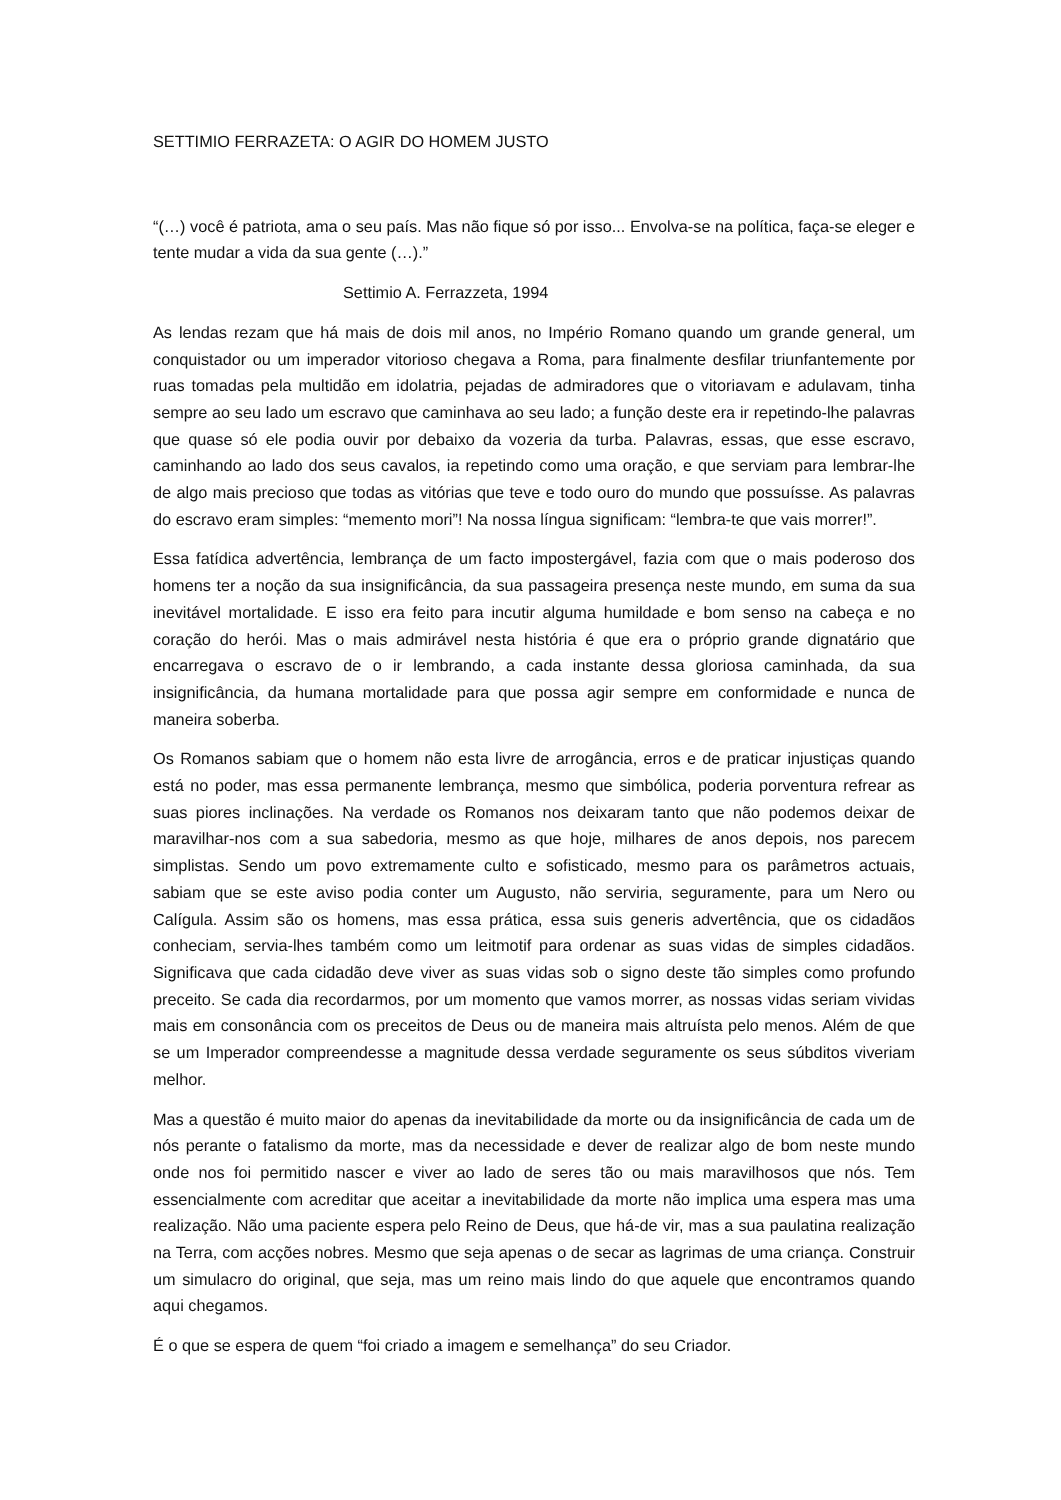SETTIMIO FERRAZETA: O AGIR DO HOMEM JUSTO
“(…) você é patriota, ama o seu país. Mas não fique só por isso... Envolva-se na política, faça-se eleger e tente mudar a vida da sua gente (…).”
Settimio A. Ferrazzeta, 1994
As lendas rezam que há mais de dois mil anos, no Império Romano quando um grande general, um conquistador ou um imperador vitorioso chegava a Roma, para finalmente desfilar triunfantemente por ruas tomadas pela multidão em idolatria, pejadas de admiradores que o vitoriavam e adulavam, tinha sempre ao seu lado um escravo que caminhava ao seu lado; a função deste era ir repetindo-lhe palavras que quase só ele podia ouvir por debaixo da vozeria da turba. Palavras, essas, que esse escravo, caminhando ao lado dos seus cavalos, ia repetindo como uma oração, e que serviam para lembrar-lhe de algo mais precioso que todas as vitórias que teve e todo ouro do mundo que possuísse. As palavras do escravo eram simples: “memento mori”! Na nossa língua significam: “lembra-te que vais morrer!”.
Essa fatídica advertência, lembrança de um facto impostergável, fazia com que o mais poderoso dos homens ter a noção da sua insignificância, da sua passageira presença neste mundo, em suma da sua inevitável mortalidade. E isso era feito para incutir alguma humildade e bom senso na cabeça e no coração do herói. Mas o mais admirável nesta história é que era o próprio grande dignatário que encarregava o escravo de o ir lembrando, a cada instante dessa gloriosa caminhada, da sua insignificância, da humana mortalidade para que possa agir sempre em conformidade e nunca de maneira soberba.
Os Romanos sabiam que o homem não esta livre de arrogância, erros e de praticar injustiças quando está no poder, mas essa permanente lembrança, mesmo que simbólica, poderia porventura refrear as suas piores inclinações. Na verdade os Romanos nos deixaram tanto que não podemos deixar de maravilhar-nos com a sua sabedoria, mesmo as que hoje, milhares de anos depois, nos parecem simplistas. Sendo um povo extremamente culto e sofisticado, mesmo para os parâmetros actuais, sabiam que se este aviso podia conter um Augusto, não serviria, seguramente, para um Nero ou Calígula. Assim são os homens, mas essa prática, essa suis generis advertência, que os cidadãos conheciam, servia-lhes também como um leitmotif para ordenar as suas vidas de simples cidadãos. Significava que cada cidadão deve viver as suas vidas sob o signo deste tão simples como profundo preceito. Se cada dia recordarmos, por um momento que vamos morrer, as nossas vidas seriam vividas mais em consonância com os preceitos de Deus ou de maneira mais altruísta pelo menos. Além de que se um Imperador compreendesse a magnitude dessa verdade seguramente os seus súbditos viveriam melhor.
Mas a questão é muito maior do apenas da inevitabilidade da morte ou da insignificância de cada um de nós perante o fatalismo da morte, mas da necessidade e dever de realizar algo de bom neste mundo onde nos foi permitido nascer e viver ao lado de seres tão ou mais maravilhosos que nós. Tem essencialmente com acreditar que aceitar a inevitabilidade da morte não implica uma espera mas uma realização. Não uma paciente espera pelo Reino de Deus, que há-de vir, mas a sua paulatina realização na Terra, com acções nobres. Mesmo que seja apenas o de secar as lagrimas de uma criança. Construir um simulacro do original, que seja, mas um reino mais lindo do que aquele que encontramos quando aqui chegamos.
É o que se espera de quem “foi criado a imagem e semelhança” do seu Criador.